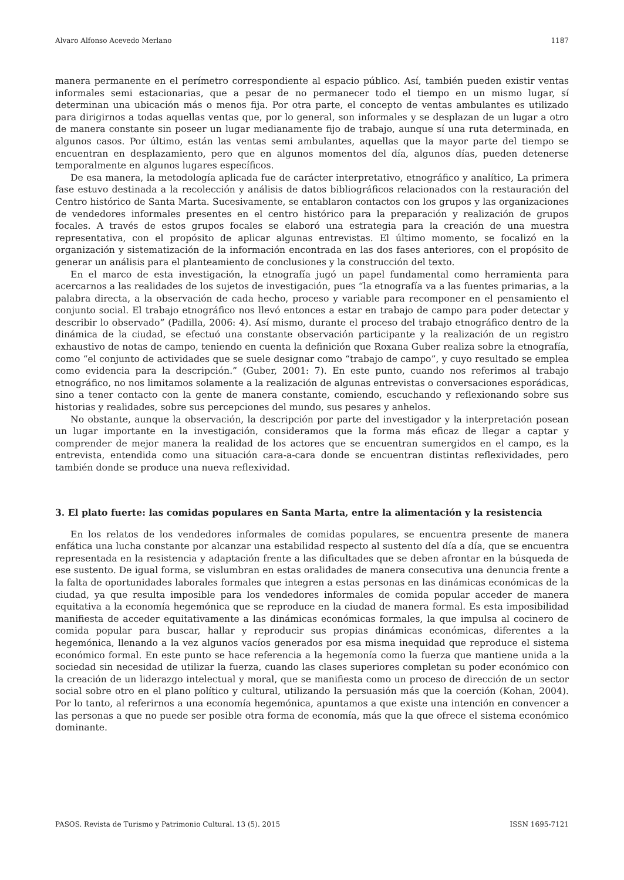Alvaro Alfonso Acevedo Merlano 1187
manera permanente en el perímetro correspondiente al espacio público. Así, también pueden existir ventas informales semi estacionarias, que a pesar de no permanecer todo el tiempo en un mismo lugar, sí determinan una ubicación más o menos fija. Por otra parte, el concepto de ventas ambulantes es utilizado para dirigirnos a todas aquellas ventas que, por lo general, son informales y se desplazan de un lugar a otro de manera constante sin poseer un lugar medianamente fijo de trabajo, aunque sí una ruta determinada, en algunos casos. Por último, están las ventas semi ambulantes, aquellas que la mayor parte del tiempo se encuentran en desplazamiento, pero que en algunos momentos del día, algunos días, pueden detenerse temporalmente en algunos lugares específicos.
De esa manera, la metodología aplicada fue de carácter interpretativo, etnográfico y analítico, La primera fase estuvo destinada a la recolección y análisis de datos bibliográficos relacionados con la restauración del Centro histórico de Santa Marta. Sucesivamente, se entablaron contactos con los grupos y las organizaciones de vendedores informales presentes en el centro histórico para la preparación y realización de grupos focales. A través de estos grupos focales se elaboró una estrategia para la creación de una muestra representativa, con el propósito de aplicar algunas entrevistas. El último momento, se focalizó en la organización y sistematización de la información encontrada en las dos fases anteriores, con el propósito de generar un análisis para el planteamiento de conclusiones y la construcción del texto.
En el marco de esta investigación, la etnografía jugó un papel fundamental como herramienta para acercarnos a las realidades de los sujetos de investigación, pues “la etnografía va a las fuentes primarias, a la palabra directa, a la observación de cada hecho, proceso y variable para recomponer en el pensamiento el conjunto social. El trabajo etnográfico nos llevó entonces a estar en trabajo de campo para poder detectar y describir lo observado” (Padilla, 2006: 4). Así mismo, durante el proceso del trabajo etnográfico dentro de la dinámica de la ciudad, se efectuó una constante observación participante y la realización de un registro exhaustivo de notas de campo, teniendo en cuenta la definición que Roxana Guber realiza sobre la etnografía, como “el conjunto de actividades que se suele designar como “trabajo de campo”, y cuyo resultado se emplea como evidencia para la descripción.” (Guber, 2001: 7). En este punto, cuando nos referimos al trabajo etnográfico, no nos limitamos solamente a la realización de algunas entrevistas o conversaciones esporádicas, sino a tener contacto con la gente de manera constante, comiendo, escuchando y reflexionando sobre sus historias y realidades, sobre sus percepciones del mundo, sus pesares y anhelos.
No obstante, aunque la observación, la descripción por parte del investigador y la interpretación posean un lugar importante en la investigación, consideramos que la forma más eficaz de llegar a captar y comprender de mejor manera la realidad de los actores que se encuentran sumergidos en el campo, es la entrevista, entendida como una situación cara-a-cara donde se encuentran distintas reflexividades, pero también donde se produce una nueva reflexividad.
3. El plato fuerte: las comidas populares en Santa Marta, entre la alimentación y la resistencia
En los relatos de los vendedores informales de comidas populares, se encuentra presente de manera enfática una lucha constante por alcanzar una estabilidad respecto al sustento del día a día, que se encuentra representada en la resistencia y adaptación frente a las dificultades que se deben afrontar en la búsqueda de ese sustento. De igual forma, se vislumbran en estas oralidades de manera consecutiva una denuncia frente a la falta de oportunidades laborales formales que integren a estas personas en las dinámicas económicas de la ciudad, ya que resulta imposible para los vendedores informales de comida popular acceder de manera equitativa a la economía hegemónica que se reproduce en la ciudad de manera formal. Es esta imposibilidad manifiesta de acceder equitativamente a las dinámicas económicas formales, la que impulsa al cocinero de comida popular para buscar, hallar y reproducir sus propias dinámicas económicas, diferentes a la hegemónica, llenando a la vez algunos vacíos generados por esa misma inequidad que reproduce el sistema económico formal. En este punto se hace referencia a la hegemonía como la fuerza que mantiene unida a la sociedad sin necesidad de utilizar la fuerza, cuando las clases superiores completan su poder económico con la creación de un liderazgo intelectual y moral, que se manifiesta como un proceso de dirección de un sector social sobre otro en el plano político y cultural, utilizando la persuasión más que la coerción (Kohan, 2004). Por lo tanto, al referirnos a una economía hegemónica, apuntamos a que existe una intención en convencer a las personas a que no puede ser posible otra forma de economía, más que la que ofrece el sistema económico dominante.
PASOS. Revista de Turismo y Patrimonio Cultural. 13 (5). 2015 ISSN 1695-7121